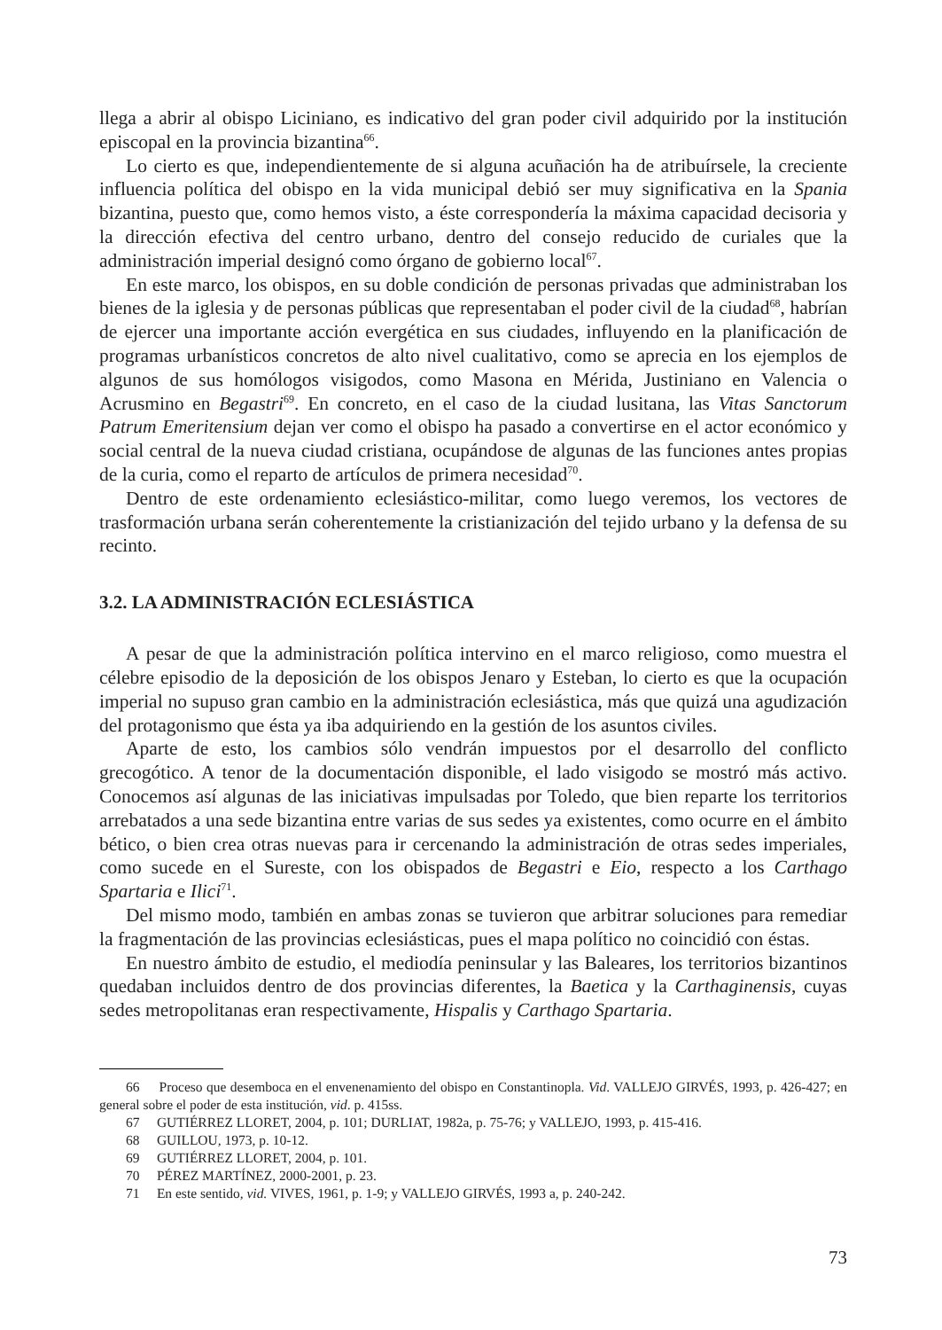llega a abrir al obispo Liciniano, es indicativo del gran poder civil adquirido por la institución episcopal en la provincia bizantina<sup>66</sup>.
Lo cierto es que, independientemente de si alguna acuñación ha de atribuírsele, la creciente influencia política del obispo en la vida municipal debió ser muy significativa en la Spania bizantina, puesto que, como hemos visto, a éste correspondería la máxima capacidad decisoria y la dirección efectiva del centro urbano, dentro del consejo reducido de curiales que la administración imperial designó como órgano de gobierno local<sup>67</sup>.
En este marco, los obispos, en su doble condición de personas privadas que administraban los bienes de la iglesia y de personas públicas que representaban el poder civil de la ciudad<sup>68</sup>, habrían de ejercer una importante acción evergética en sus ciudades, influyendo en la planificación de programas urbanísticos concretos de alto nivel cualitativo, como se aprecia en los ejemplos de algunos de sus homólogos visigodos, como Masona en Mérida, Justiniano en Valencia o Acrusmino en Begastri<sup>69</sup>. En concreto, en el caso de la ciudad lusitana, las Vitas Sanctorum Patrum Emeritensium dejan ver como el obispo ha pasado a convertirse en el actor económico y social central de la nueva ciudad cristiana, ocupándose de algunas de las funciones antes propias de la curia, como el reparto de artículos de primera necesidad<sup>70</sup>.
Dentro de este ordenamiento eclesiástico-militar, como luego veremos, los vectores de trasformación urbana serán coherentemente la cristianización del tejido urbano y la defensa de su recinto.
3.2. LA ADMINISTRACIÓN ECLESIÁSTICA
A pesar de que la administración política intervino en el marco religioso, como muestra el célebre episodio de la deposición de los obispos Jenaro y Esteban, lo cierto es que la ocupación imperial no supuso gran cambio en la administración eclesiástica, más que quizá una agudización del protagonismo que ésta ya iba adquiriendo en la gestión de los asuntos civiles.
Aparte de esto, los cambios sólo vendrán impuestos por el desarrollo del conflicto grecogótico. A tenor de la documentación disponible, el lado visigodo se mostró más activo. Conocemos así algunas de las iniciativas impulsadas por Toledo, que bien reparte los territorios arrebatados a una sede bizantina entre varias de sus sedes ya existentes, como ocurre en el ámbito bético, o bien crea otras nuevas para ir cercenando la administración de otras sedes imperiales, como sucede en el Sureste, con los obispados de Begastri e Eio, respecto a los Carthago Spartaria e Ilici<sup>71</sup>.
Del mismo modo, también en ambas zonas se tuvieron que arbitrar soluciones para remediar la fragmentación de las provincias eclesiásticas, pues el mapa político no coincidió con éstas.
En nuestro ámbito de estudio, el mediodía peninsular y las Baleares, los territorios bizantinos quedaban incluidos dentro de dos provincias diferentes, la Baetica y la Carthaginensis, cuyas sedes metropolitanas eran respectivamente, Hispalis y Carthago Spartaria.
66 Proceso que desemboca en el envenenamiento del obispo en Constantinopla. Vid. VALLEJO GIRVÉS, 1993, p. 426-427; en general sobre el poder de esta institución, vid. p. 415ss.
67 GUTIÉRREZ LLORET, 2004, p. 101; DURLIAT, 1982a, p. 75-76; y VALLEJO, 1993, p. 415-416.
68 GUILLOU, 1973, p. 10-12.
69 GUTIÉRREZ LLORET, 2004, p. 101.
70 PÉREZ MARTÍNEZ, 2000-2001, p. 23.
71 En este sentido, vid. VIVES, 1961, p. 1-9; y VALLEJO GIRVÉS, 1993 a, p. 240-242.
73